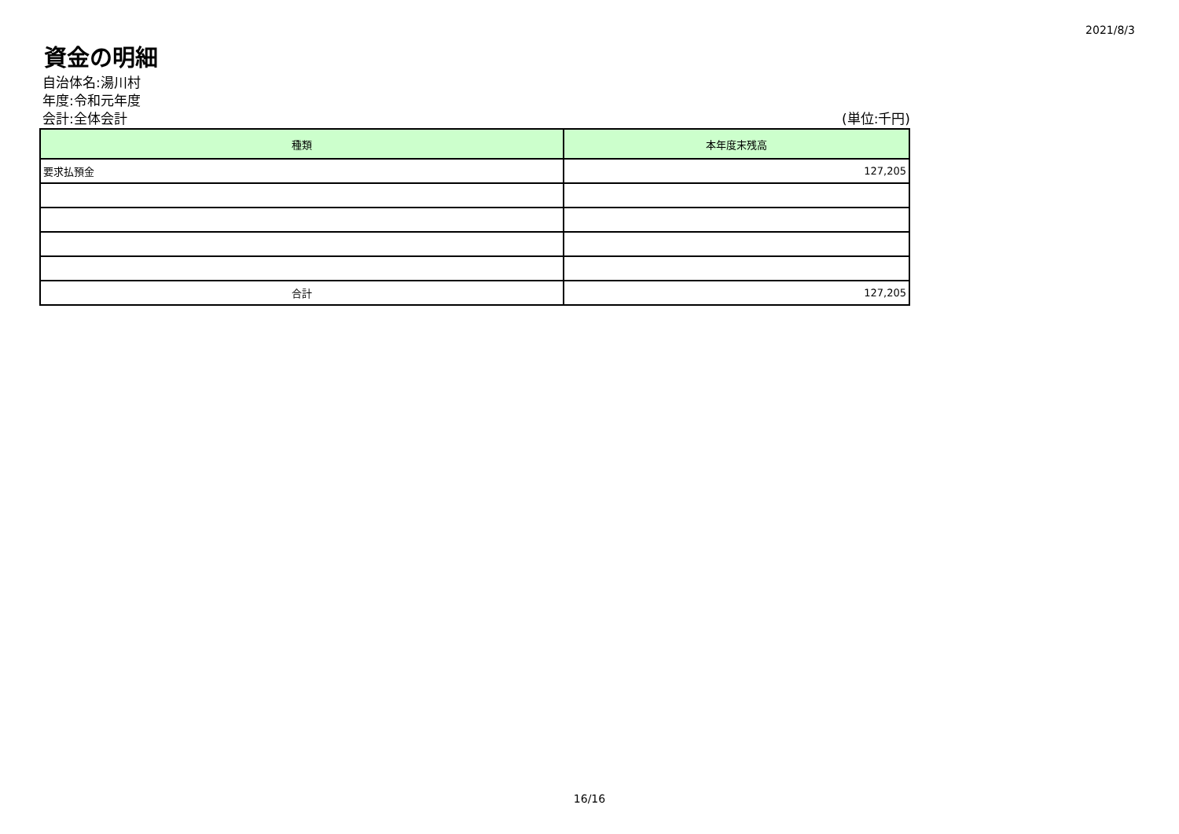2021/8/3
資金の明細
自治体名:湯川村
年度:令和元年度
会計:全体会計 (単位:千円)
| 種類 | 本年度末残高 |
| --- | --- |
| 要求払預金 | 127,205 |
| 合計 | 127,205 |
16/16